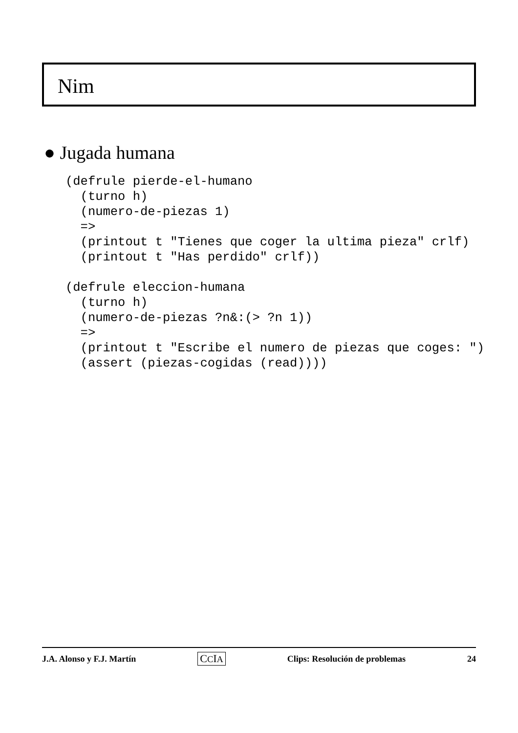Nim
● Jugada humana
(defrule pierde-el-humano
  (turno h)
  (numero-de-piezas 1)
  =>
  (printout t "Tienes que coger la ultima pieza" crlf)
  (printout t "Has perdido" crlf))

(defrule eleccion-humana
  (turno h)
  (numero-de-piezas ?n&:(> ?n 1))
  =>
  (printout t "Escribe el numero de piezas que coges: ")
  (assert (piezas-cogidas (read))))
J.A. Alonso y F.J. Martín CCIA Clips: Resolución de problemas 24